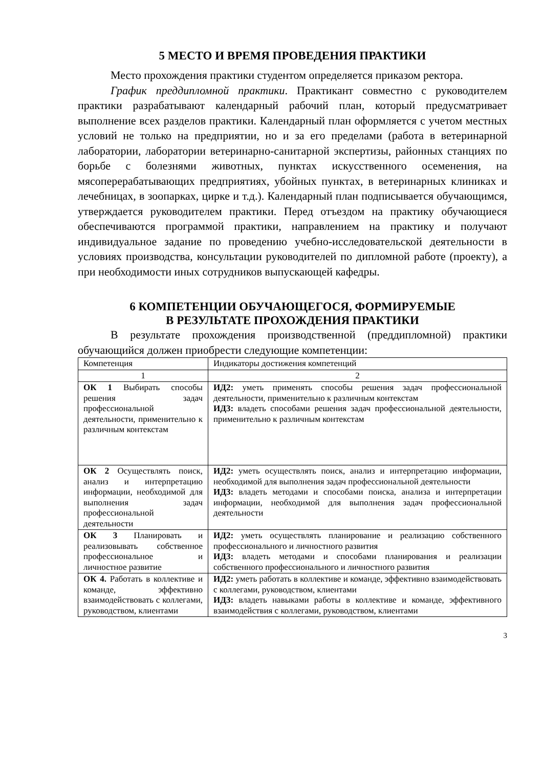5 МЕСТО И ВРЕМЯ ПРОВЕДЕНИЯ ПРАКТИКИ
Место прохождения практики студентом определяется приказом ректора.
График преддипломной практики. Практикант совместно с руководителем практики разрабатывают календарный рабочий план, который предусматривает выполнение всех разделов практики. Календарный план оформляется с учетом местных условий не только на предприятии, но и за его пределами (работа в ветеринарной лаборатории, лаборатории ветеринарно-санитарной экспертизы, районных станциях по борьбе с болезнями животных, пунктах искусственного осеменения, на мясоперерабатывающих предприятиях, убойных пунктах, в ветеринарных клиниках и лечебницах, в зоопарках, цирке и т.д.). Календарный план подписывается обучающимся, утверждается руководителем практики. Перед отъездом на практику обучающиеся обеспечиваются программой практики, направлением на практику и получают индивидуальное задание по проведению учебно-исследовательской деятельности в условиях производства, консультации руководителей по дипломной работе (проекту), а при необходимости иных сотрудников выпускающей кафедры.
6 КОМПЕТЕНЦИИ ОБУЧАЮЩЕГОСЯ, ФОРМИРУЕМЫЕ
В РЕЗУЛЬТАТЕ ПРОХОЖДЕНИЯ ПРАКТИКИ
В результате прохождения производственной (преддипломной) практики обучающийся должен приобрести следующие компетенции:
| Компетенция | Индикаторы достижения компетенций |
| 1 | 2 |
| ОК 1 Выбирать способы решения задач профессиональной деятельности, применительно к различным контекстам | ИД2: уметь применять способы решения задач профессиональной деятельности, применительно к различным контекстам ИД3: владеть способами решения задач профессиональной деятельности, применительно к различным контекстам |
| ОК 2 Осуществлять поиск, анализ и интерпретацию информации, необходимой для выполнения задач профессиональной деятельности | ИД2: уметь осуществлять поиск, анализ и интерпретацию информации, необходимой для выполнения задач профессиональной деятельности ИД3: владеть методами и способами поиска, анализа и интерпретации информации, необходимой для выполнения задач профессиональной деятельности |
| ОК 3 Планировать и реализовывать собственное профессиональное и личностное развитие | ИД2: уметь осуществлять планирование и реализацию собственного профессионального и личностного развития ИД3: владеть методами и способами планирования и реализации собственного профессионального и личностного развития |
| ОК 4. Работать в коллективе и команде, эффективно взаимодействовать с коллегами, руководством, клиентами | ИД2: уметь работать в коллективе и команде, эффективно взаимодействовать с коллегами, руководством, клиентами ИД3: владеть навыками работы в коллективе и команде, эффективного взаимодействия с коллегами, руководством, клиентами |
3